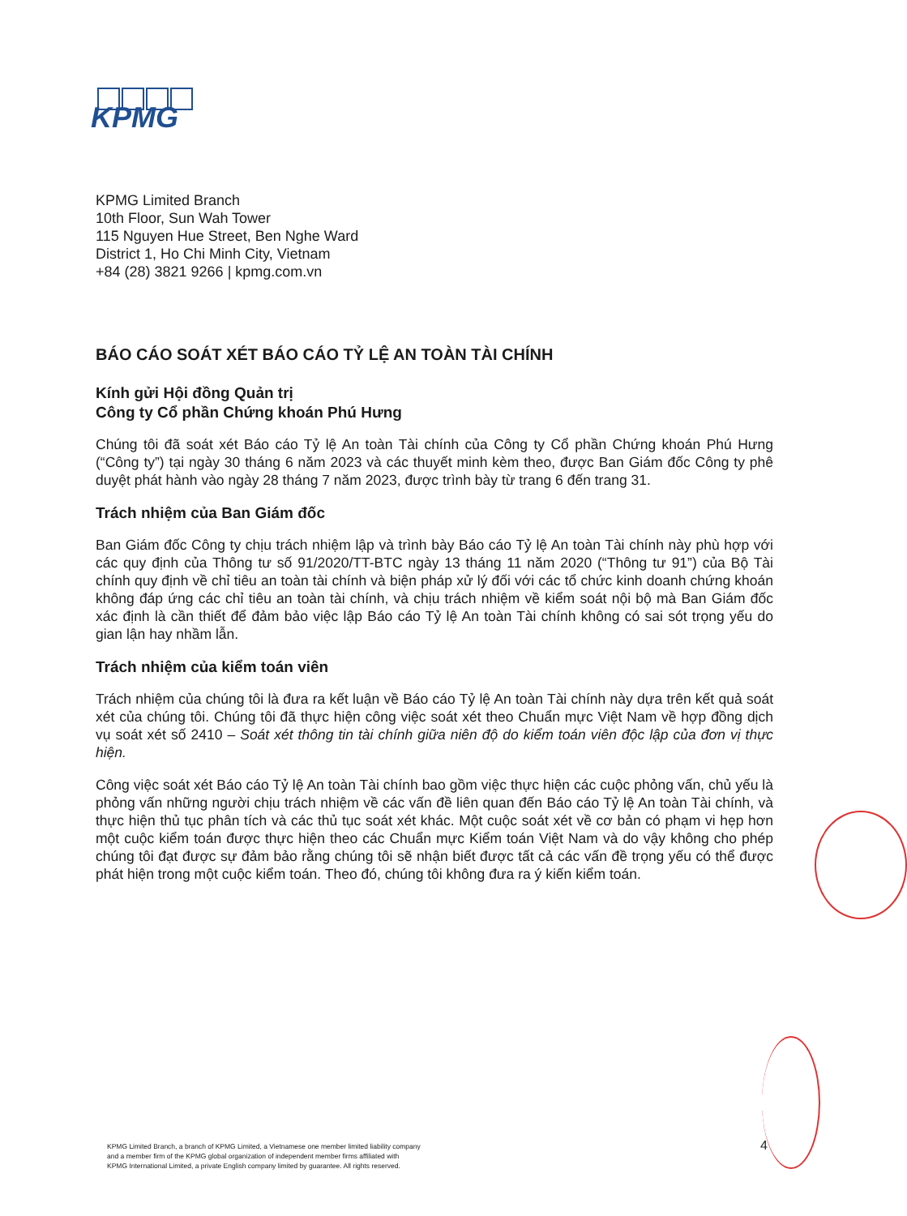KPMG
KPMG Limited Branch
10th Floor, Sun Wah Tower
115 Nguyen Hue Street, Ben Nghe Ward
District 1, Ho Chi Minh City, Vietnam
+84 (28) 3821 9266 | kpmg.com.vn
BÁO CÁO SOÁT XÉT BÁO CÁO TỶ LỆ AN TOÀN TÀI CHÍNH
Kính gửi Hội đồng Quản trị
Công ty Cổ phần Chứng khoán Phú Hưng
Chúng tôi đã soát xét Báo cáo Tỷ lệ An toàn Tài chính của Công ty Cổ phần Chứng khoán Phú Hưng (“Công ty”) tại ngày 30 tháng 6 năm 2023 và các thuyết minh kèm theo, được Ban Giám đốc Công ty phê duyệt phát hành vào ngày 28 tháng 7 năm 2023, được trình bày từ trang 6 đến trang 31.
Trách nhiệm của Ban Giám đốc
Ban Giám đốc Công ty chịu trách nhiệm lập và trình bày Báo cáo Tỷ lệ An toàn Tài chính này phù hợp với các quy định của Thông tư số 91/2020/TT-BTC ngày 13 tháng 11 năm 2020 (“Thông tư 91”) của Bộ Tài chính quy định về chỉ tiêu an toàn tài chính và biện pháp xử lý đối với các tổ chức kinh doanh chứng khoán không đáp ứng các chỉ tiêu an toàn tài chính, và chịu trách nhiệm về kiểm soát nội bộ mà Ban Giám đốc xác định là cần thiết để đảm bảo việc lập Báo cáo Tỷ lệ An toàn Tài chính không có sai sót trọng yếu do gian lận hay nhầm lẫn.
Trách nhiệm của kiểm toán viên
Trách nhiệm của chúng tôi là đưa ra kết luận về Báo cáo Tỷ lệ An toàn Tài chính này dựa trên kết quả soát xét của chúng tôi. Chúng tôi đã thực hiện công việc soát xét theo Chuẩn mực Việt Nam về hợp đồng dịch vụ soát xét số 2410 – Soát xét thông tin tài chính giữa niên độ do kiểm toán viên độc lập của đơn vị thực hiện.
Công việc soát xét Báo cáo Tỷ lệ An toàn Tài chính bao gồm việc thực hiện các cuộc phỏng vấn, chủ yếu là phỏng vấn những người chịu trách nhiệm về các vấn đề liên quan đến Báo cáo Tỷ lệ An toàn Tài chính, và thực hiện thủ tục phân tích và các thủ tục soát xét khác. Một cuộc soát xét về cơ bản có phạm vi hẹp hơn một cuộc kiểm toán được thực hiện theo các Chuẩn mực Kiểm toán Việt Nam và do vậy không cho phép chúng tôi đạt được sự đảm bảo rằng chúng tôi sẽ nhận biết được tất cả các vấn đề trọng yếu có thể được phát hiện trong một cuộc kiểm toán. Theo đó, chúng tôi không đưa ra ý kiến kiểm toán.
KPMG Limited Branch, a branch of KPMG Limited, a Vietnamese one member limited liability company
and a member firm of the KPMG global organization of independent member firms affiliated with
KPMG International Limited, a private English company limited by guarantee. All rights reserved.
4